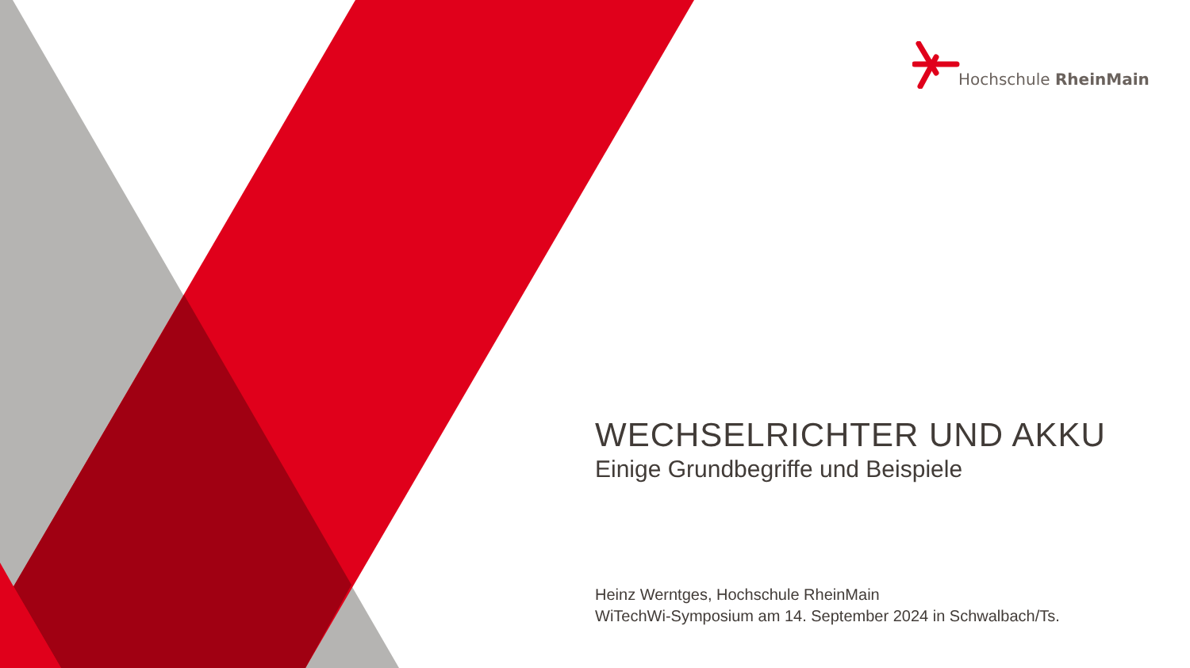Hochschule RheinMain
WECHSELRICHTER UND AKKU
Einige Grundbegriffe und Beispiele
Heinz Werntges, Hochschule RheinMain
WiTechWi-Symposium am 14. September 2024 in Schwalbach/Ts.